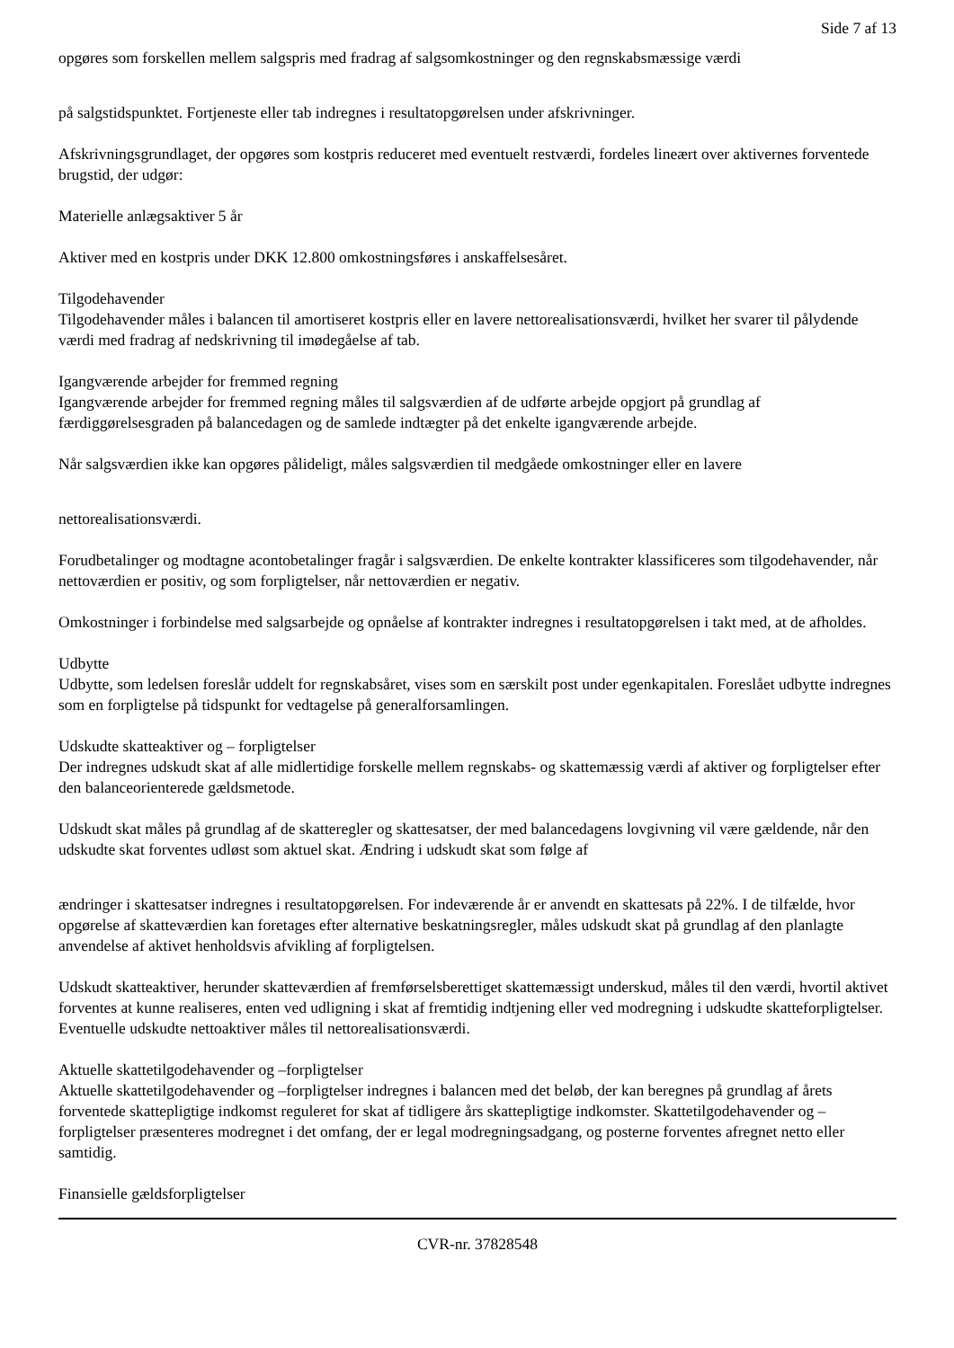Side 7 af 13
opgøres som forskellen mellem salgspris med fradrag af salgsomkostninger og den regnskabsmæssige værdi
på salgstidspunktet. Fortjeneste eller tab indregnes i resultatopgørelsen under afskrivninger.
Afskrivningsgrundlaget, der opgøres som kostpris reduceret med eventuelt restværdi, fordeles lineært over aktivernes forventede brugstid, der udgør:
Materielle anlægsaktiver 5 år
Aktiver med en kostpris under DKK 12.800 omkostningsføres i anskaffelsesåret.
Tilgodehavender
Tilgodehavender måles i balancen til amortiseret kostpris eller en lavere nettorealisationsværdi, hvilket her svarer til pålydende værdi med fradrag af nedskrivning til imødegåelse af tab.
Igangværende arbejder for fremmed regning
Igangværende arbejder for fremmed regning måles til salgsværdien af de udførte arbejde opgjort på grundlag af færdiggørelsesgraden på balancedagen og de samlede indtægter på det enkelte igangværende arbejde.
Når salgsværdien ikke kan opgøres pålideligt, måles salgsværdien til medgåede omkostninger eller en lavere
nettorealisationsværdi.
Forudbetalinger og modtagne acontobetalinger fragår i salgsværdien. De enkelte kontrakter klassificeres som tilgodehavender, når nettoværdien er positiv, og som forpligtelser, når nettoværdien er negativ.
Omkostninger i forbindelse med salgsarbejde og opnåelse af kontrakter indregnes i resultatopgørelsen i takt med, at de afholdes.
Udbytte
Udbytte, som ledelsen foreslår uddelt for regnskabsåret, vises som en særskilt post under egenkapitalen. Foreslået udbytte indregnes som en forpligtelse på tidspunkt for vedtagelse på generalforsamlingen.
Udskudte skatteaktiver og – forpligtelser
Der indregnes udskudt skat af alle midlertidige forskelle mellem regnskabs- og skattemæssig værdi af aktiver og forpligtelser efter den balanceorienterede gældsmetode.
Udskudt skat måles på grundlag af de skatteregler og skattesatser, der med balancedagens lovgivning vil være gældende, når den udskudte skat forventes udløst som aktuel skat. Ændring i udskudt skat som følge af
ændringer i skattesatser indregnes i resultatopgørelsen. For indeværende år er anvendt en skattesats på 22%. I de tilfælde, hvor opgørelse af skatteværdien kan foretages efter alternative beskatningsregler, måles udskudt skat på grundlag af den planlagte anvendelse af aktivet henholdsvis afvikling af forpligtelsen.
Udskudt skatteaktiver, herunder skatteværdien af fremførselsberettiget skattemæssigt underskud, måles til den værdi, hvortil aktivet forventes at kunne realiseres, enten ved udligning i skat af fremtidig indtjening eller ved modregning i udskudte skatteforpligtelser. Eventuelle udskudte nettoaktiver måles til nettorealisationsværdi.
Aktuelle skattetilgodehavender og –forpligtelser
Aktuelle skattetilgodehavender og –forpligtelser indregnes i balancen med det beløb, der kan beregnes på grundlag af årets forventede skattepligtige indkomst reguleret for skat af tidligere års skattepligtige indkomster. Skattetilgodehavender og –forpligtelser præsenteres modregnet i det omfang, der er legal modregningsadgang, og posterne forventes afregnet netto eller samtidig.
Finansielle gældsforpligtelser
CVR-nr. 37828548